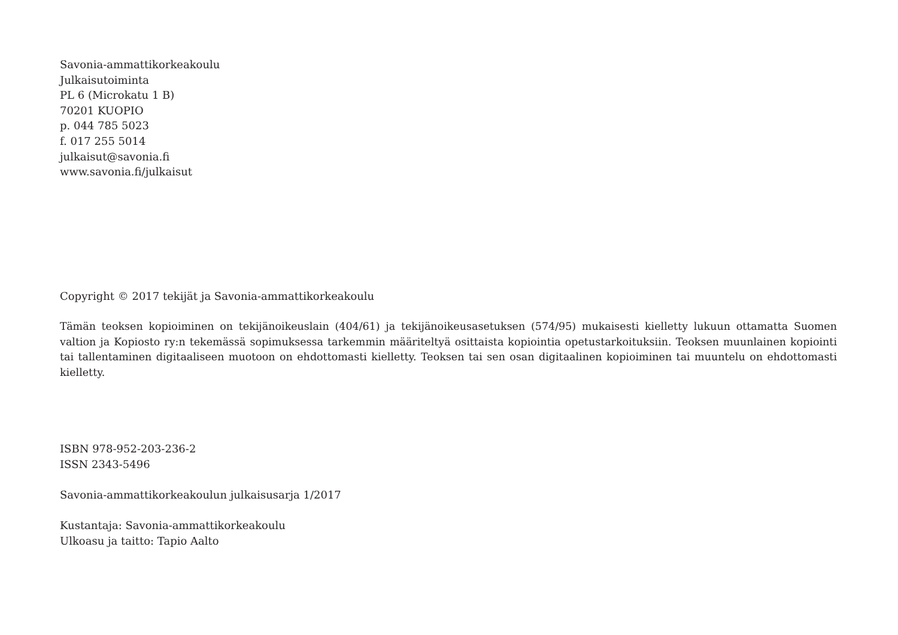Savonia-ammattikorkeakoulu
Julkaisutoiminta
PL 6 (Microkatu 1 B)
70201 KUOPIO
p. 044 785 5023
f. 017 255 5014
julkaisut@savonia.fi
www.savonia.fi/julkaisut
Copyright © 2017 tekijät ja Savonia-ammattikorkeakoulu
Tämän teoksen kopioiminen on tekijänoikeuslain (404/61) ja tekijänoikeusasetuksen (574/95) mukaisesti kielletty lukuun ottamatta Suomen valtion ja Kopiosto ry:n tekemässä sopimuksessa tarkemmin määriteltyä osittaista kopiointia opetustarkoituksiin. Teoksen muunlainen kopiointi tai tallentaminen digitaaliseen muotoon on ehdottomasti kielletty. Teoksen tai sen osan digitaalinen kopioiminen tai muuntelu on ehdottomasti kielletty.
ISBN 978-952-203-236-2
ISSN 2343-5496
Savonia-ammattikorkeakoulun julkaisusarja 1/2017
Kustantaja: Savonia-ammattikorkeakoulu
Ulkoasu ja taitto: Tapio Aalto